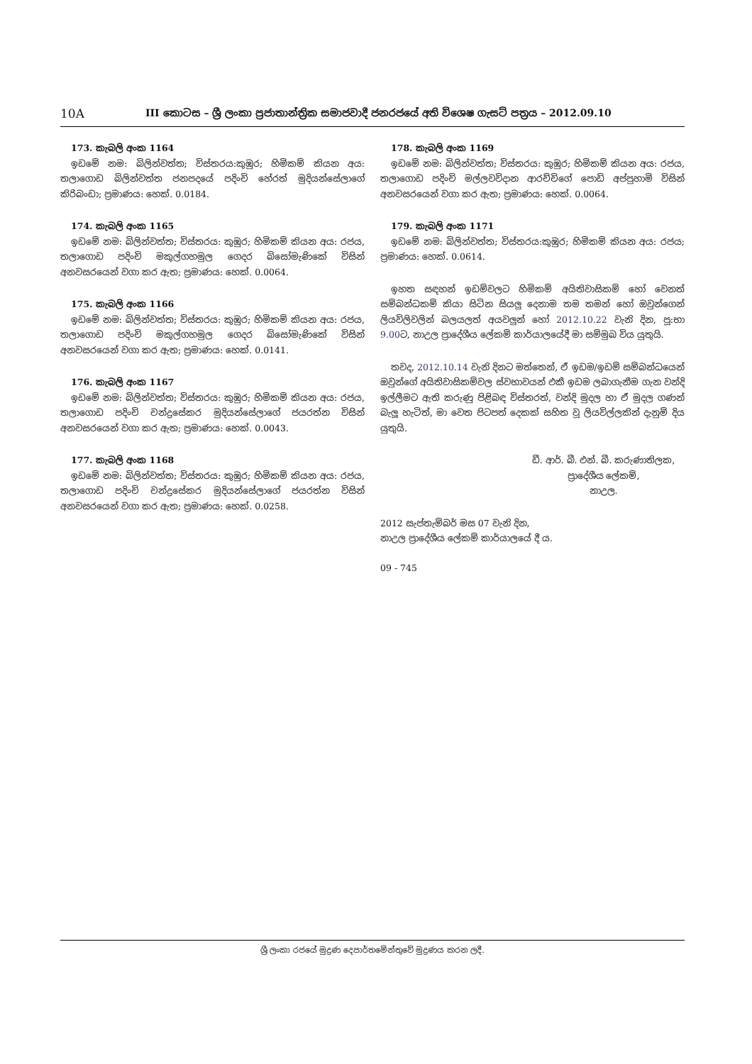10A
III කොටස – ශ්‍රී ලංකා ප්‍රජාතාන්ත්‍රික සමාජවාදී ජනරජයේ අති විශෙෂ ගැසට් පත්‍රය – 2012.09.10
173. කැබලි අංක 1164
ඉඩමේ නම: බිලින්වත්ත; විස්තරය:කුඹුර; හිමිකම් කියන අය: තලාගොඩ බිලින්වත්ත ජනපදයේ පදිංචි හේරත් මුදියන්සේලාගේ කිරිබංඩා; ප්‍රමාණය: හෙක්. 0.0184.
174. කැබලි අංක 1165
ඉඩමේ නම: බිලින්වත්ත; විස්තරය: කුඹුර; හිමිකම් කියන අය: රජය, තලාගොඩ පදිංචි මකුල්ගහමුල ගෙදර බිසෝමැණිකේ විසින් අනවසරයෙන් වගා කර ඇත; ප්‍රමාණය: හෙක්. 0.0064.
175. කැබලි අංක 1166
ඉඩමේ නම: බිලින්වත්ත; විස්තරය: කුඹුර; හිමිකම් කියන අය: රජය, තලාගොඩ පදිංචි මකුල්ගහමුල ගෙදර බිසෝමැණිකේ විසින් අනවසරයෙන් වගා කර ඇත; ප්‍රමාණය: හෙක්. 0.0141.
176. කැබලි අංක 1167
ඉඩමේ නම: බිලින්වත්ත; විස්තරය: කුඹුර; හිමිකම් කියන අය: රජය, තලාගොඩ පදිංචි චන්ද්‍රසේකර මුදියන්සේලාගේ ජයරත්න විසින් අනවසරයෙන් වගා කර ඇත; ප්‍රමාණය: හෙක්. 0.0043.
177. කැබලි අංක 1168
ඉඩමේ නම: බිලින්වත්ත; විස්තරය: කුඹුර; හිමිකම් කියන අය: රජය, තලාගොඩ පදිංචි චන්ද්‍රසේකර මුදියන්සේලාගේ ජයරත්න විසින් අනවසරයෙන් වගා කර ඇත; ප්‍රමාණය: හෙක්. 0.0258.
178. කැබලි අංක 1169
ඉඩමේ නම: බිලින්වත්ත; විස්තරය: කුඹුර; හිමිකම් කියන අය: රජය, තලාගොඩ පදිංචි මල්ලවවිදාන ආරච්චිගේ පොඩි අප්පුහාමි විසින් අනවසරයෙන් වගා කර ඇත; ප්‍රමාණය: හෙක්. 0.0064.
179. කැබලි අංක 1171
ඉඩමේ නම: බිලින්වත්ත; විස්තරය:කුඹුර; හිමිකම් කියන අය: රජය; ප්‍රමාණය: හෙක්. 0.0614.
ඉහත සඳහන් ඉඩම්වලට හිමිකම් අයිතිවාසිකම් හෝ වෙනත් සම්බන්ධකම් කියා සිටින සියලු දෙනාම තම තමන් හෝ ඔවුන්ගෙන් ලියවිලිවලින් බලයලත් අයවලුන් හෝ 2012.10.22 වැනි දින, පූ:භා 9.00ට, නාඋල ප්‍රාදේශීය ලේකම් කාර්යාලයේදී මා සම්මුඛ විය යුතුයි.
තවද, 2012.10.14 වැනි දිනට මත්තෙන්, ඒ ඉඩම/ඉඩම් සම්බන්ධයෙන් ඔවුන්ගේ අයිතිවාසිකම්වල ස්වභාවයන් එකී ඉඩම ලබාගැනීම ගැන වන්දි ඉල්ලීමට ඇති කරුණු පිළිබඳ විස්තරත්, වන්දි මුදල හා ඒ මුදල ගණන් බැලූ හැටිත්, මා වෙත පිටපත් දෙකක් සහිත වූ ලියවිල්ලකින් දැනුම් දිය යුතුයි.
ඩී. ආර්. බී. එන්. බී. කරුණාතිලක,
ප්‍රාදේශීය ලේකම්,
නාඋල.
2012 සැප්තැම්බර් මස 07 වැනි දින,
නාඋල ප්‍රාදේශීය ලේකම් කාර්යාලයේ දී ය.
09 - 745
ශ්‍රී ලංකා රජයේ මුද්‍රණ දෙපාර්තමේන්තුවේ මුද්‍රණය කරන ලදී.